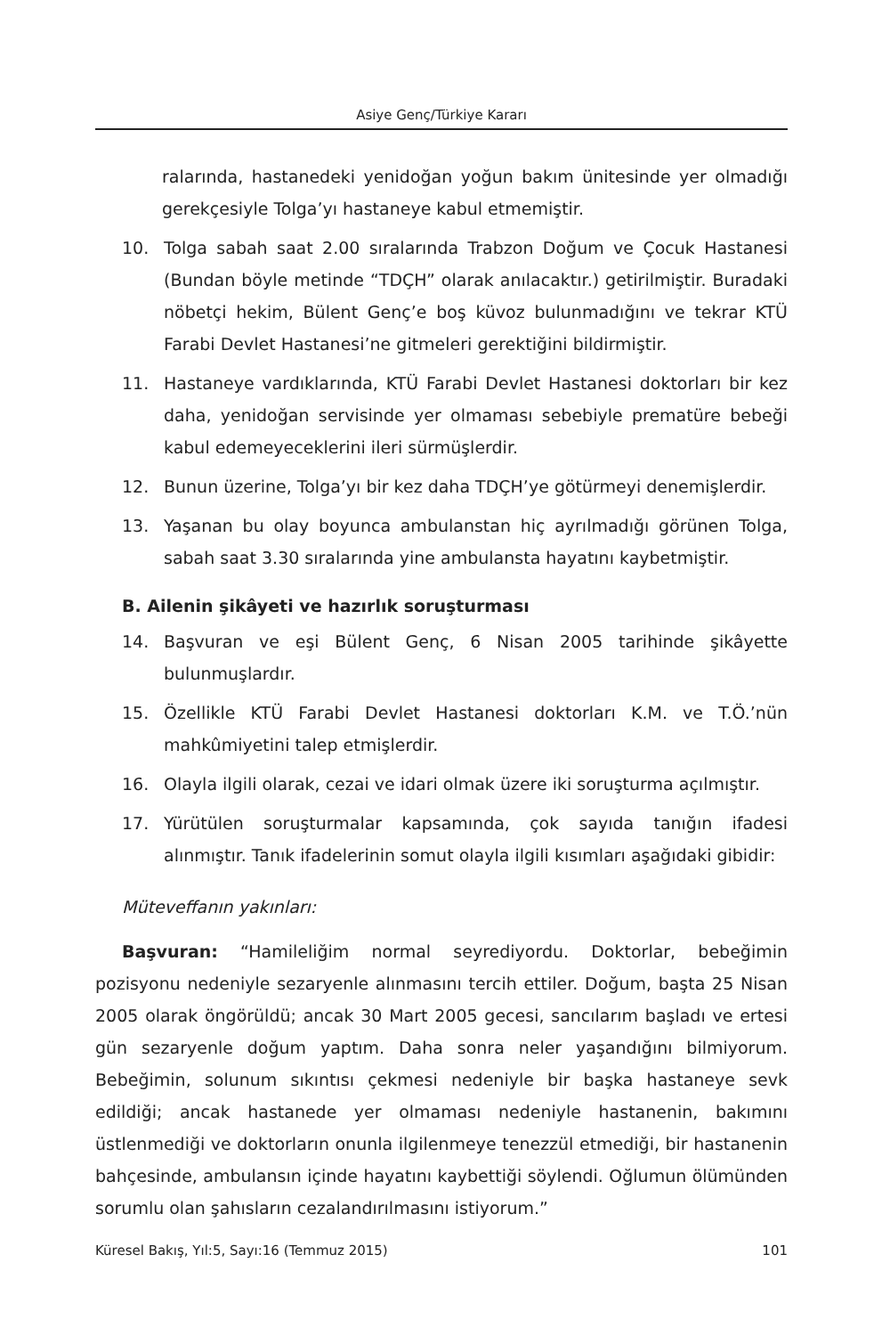Asiye Genç/Türkiye Kararı
ralarında, hastanedeki yenidoğan yoğun bakım ünitesinde yer olmadığı gerekçesiyle Tolga’yı hastaneye kabul etmemiştir.
10. Tolga sabah saat 2.00 sıralarında Trabzon Doğum ve Çocuk Hastanesi (Bundan böyle metinde “TDÇH” olarak anılacaktır.) getirilmiştir. Buradaki nöbetçi hekim, Bülent Genç’e boş küvoz bulunmadığını ve tekrar KTÜ Farabi Devlet Hastanesi’ne gitmeleri gerektiğini bildirmiştir.
11. Hastaneye vardıklarında, KTÜ Farabi Devlet Hastanesi doktorları bir kez daha, yenidoğan servisinde yer olmaması sebebiyle prematüre bebeği kabul edemeyeceklerini ileri sürmüşlerdir.
12. Bunun üzerine, Tolga’yı bir kez daha TDÇH’ye götürmeyi denemişlerdir.
13. Yaşanan bu olay boyunca ambulanstan hiç ayrılmadığı görünen Tolga, sabah saat 3.30 sıralarında yine ambulansta hayatını kaybetmiştir.
B. Ailenin şikâyeti ve hazırlık soruşturması
14. Başvuran ve eşi Bülent Genç, 6 Nisan 2005 tarihinde şikâyette bulunmuşlardır.
15. Özellikle KTÜ Farabi Devlet Hastanesi doktorları K.M. ve T.Ö.’nün mahkûmiyetini talep etmişlerdir.
16. Olayla ilgili olarak, cezai ve idari olmak üzere iki soruşturma açılmıştır.
17. Yürütülen soruşturmalar kapsamında, çok sayıda tanığın ifadesi alınmıştır. Tanık ifadelerinin somut olayla ilgili kısımları aşağıdaki gibidir:
Müteveffanın yakınları:
Başvuran: “Hamileliğim normal seyrediyordu. Doktorlar, bebeğimin pozisyonu nedeniyle sezaryenle alınmasını tercih ettiler. Doğum, başta 25 Nisan 2005 olarak öngörüldü; ancak 30 Mart 2005 gecesi, sancılarım başladı ve ertesi gün sezaryenle doğum yaptım. Daha sonra neler yaşandığını bilmiyorum. Bebeğimin, solunum sıkıntısı çekmesi nedeniyle bir başka hastaneye sevk edildiği; ancak hastanede yer olmaması nedeniyle hastanenin, bakımını üstlenmediği ve doktorların onunla ilgilenmeye tenezzül etmediği, bir hastanenin bahçesinde, ambulansın içinde hayatını kaybettiği söylendi. Oğlumun ölümünden sorumlu olan şahısların cezalandırılmasını istiyorum.”
Küresel Bakış, Yıl:5, Sayı:16 (Temmuz 2015) 101